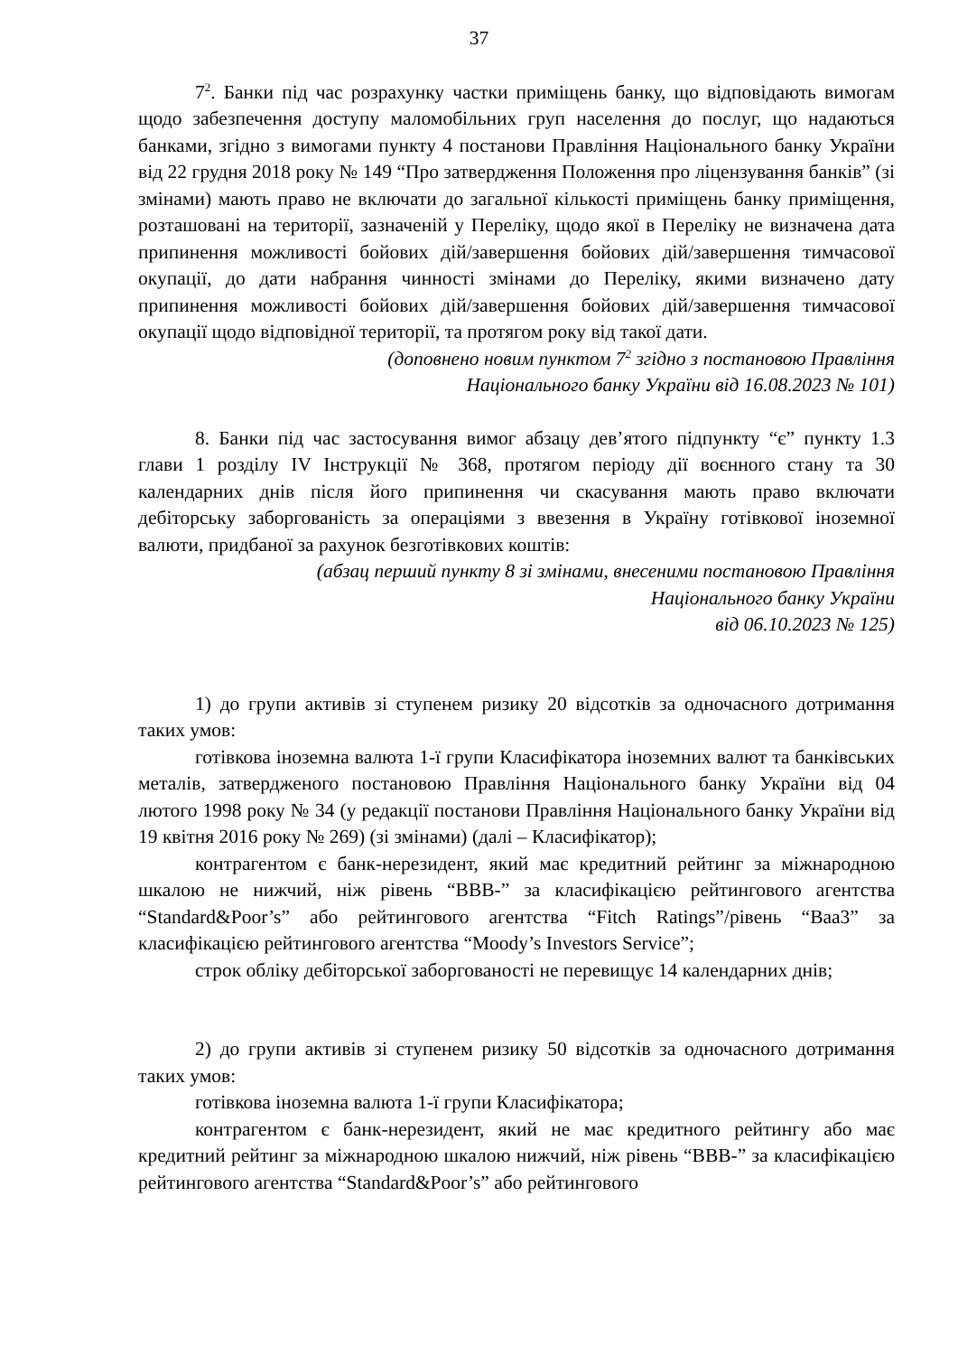37
7<sup>2</sup>. Банки під час розрахунку частки приміщень банку, що відповідають вимогам щодо забезпечення доступу маломобільних груп населення до послуг, що надаються банками, згідно з вимогами пункту 4 постанови Правління Національного банку України від 22 грудня 2018 року № 149 “Про затвердження Положення про ліцензування банків” (зі змінами) мають право не включати до загальної кількості приміщень банку приміщення, розташовані на території, зазначеній у Переліку, щодо якої в Переліку не визначена дата припинення можливості бойових дій/завершення бойових дій/завершення тимчасової окупації, до дати набрання чинності змінами до Переліку, якими визначено дату припинення можливості бойових дій/завершення бойових дій/завершення тимчасової окупації щодо відповідної території, та протягом року від такої дати.
(доповнено новим пунктом 7<sup>2</sup> згідно з постановою Правління
Національного банку України від 16.08.2023 № 101)
8. Банки під час застосування вимог абзацу дев’ятого підпункту “є” пункту 1.3 глави 1 розділу IV Інструкції № 368, протягом періоду дії воєнного стану та 30 календарних днів після його припинення чи скасування мають право включати дебіторську заборгованість за операціями з ввезення в Україну готівкової іноземної валюти, придбаної за рахунок безготівкових коштів:
(абзац перший пункту 8 зі змінами, внесеними постановою Правління
Національного банку України
від 06.10.2023 № 125)
1) до групи активів зі ступенем ризику 20 відсотків за одночасного дотримання таких умов:
готівкова іноземна валюта 1-ї групи Класифікатора іноземних валют та банківських металів, затвердженого постановою Правління Національного банку України від 04 лютого 1998 року № 34 (у редакції постанови Правління Національного банку України від 19 квітня 2016 року № 269) (зі змінами) (далі – Класифікатор);
контрагентом є банк-нерезидент, який має кредитний рейтинг за міжнародною шкалою не нижчий, ніж рівень “BBB-” за класифікацією рейтингового агентства “Standard&Poor’s” або рейтингового агентства “Fitch Ratings”/рівень “Baa3” за класифікацією рейтингового агентства “Moody’s Investors Service”;
строк обліку дебіторської заборгованості не перевищує 14 календарних днів;
2) до групи активів зі ступенем ризику 50 відсотків за одночасного дотримання таких умов:
готівкова іноземна валюта 1-ї групи Класифікатора;
контрагентом є банк-нерезидент, який не має кредитного рейтингу або має кредитний рейтинг за міжнародною шкалою нижчий, ніж рівень “BBB-” за класифікацією рейтингового агентства “Standard&Poor’s” або рейтингового